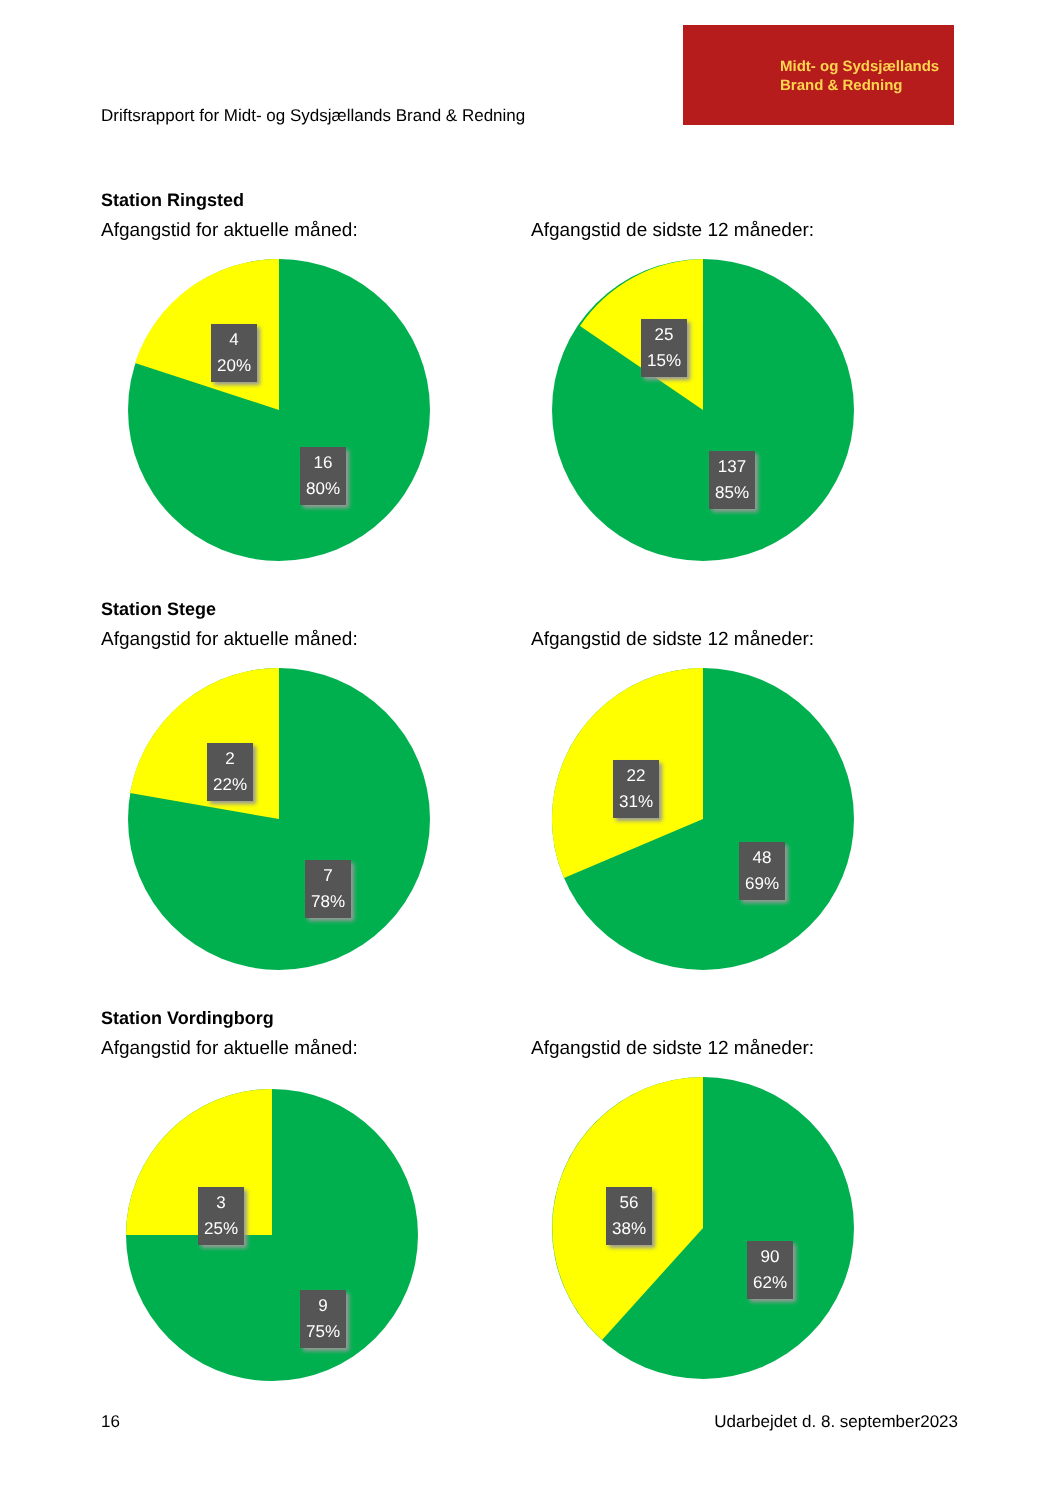Driftsrapport for Midt- og Sydsjællands Brand & Redning
Midt- og Sydsjællands
Brand & Redning
Station Ringsted
Afgangstid for aktuelle måned: Afgangstid de sidste 12 måneder:
4
20%
16
80%
25
15%
137
85%
Station Stege
Afgangstid for aktuelle måned: Afgangstid de sidste 12 måneder:
2
22%
7
78%
22
31%
48
69%
Station Vordingborg
Afgangstid for aktuelle måned: Afgangstid de sidste 12 måneder:
3
25%
9
75%
56
38%
90
62%
16 Udarbejdet d. 8. september2023